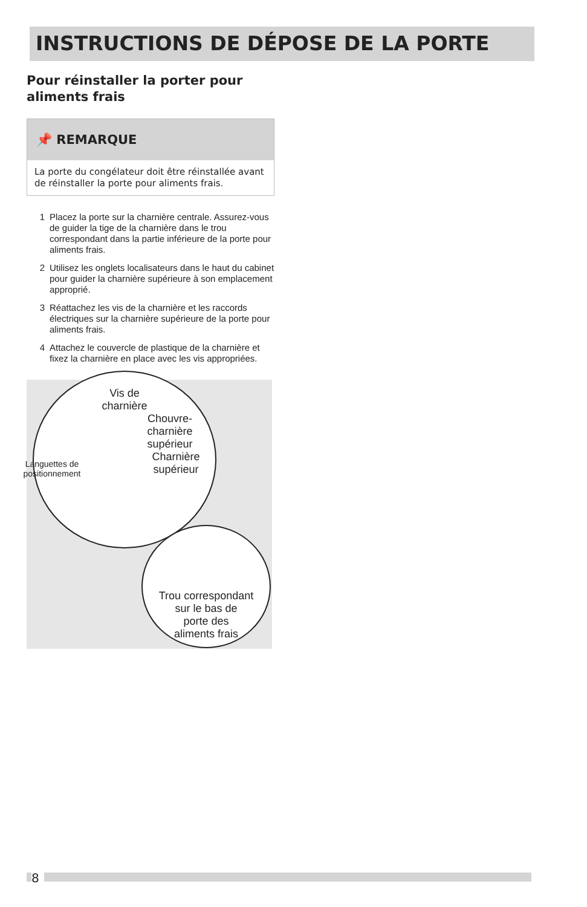INSTRUCTIONS DE DÉPOSE DE LA PORTE
Pour réinstaller la porter pour aliments frais
📌 REMARQUE
La porte du congélateur doit être réinstallée avant de réinstaller la porte pour aliments frais.
1 Placez la porte sur la charnière centrale. Assurez-vous de guider la tige de la charnière dans le trou correspondant dans la partie inférieure de la porte pour aliments frais.
2 Utilisez les onglets localisateurs dans le haut du cabinet pour guider la charnière supérieure à son emplacement approprié.
3 Réattachez les vis de la charnière et les raccords électriques sur la charnière supérieure de la porte pour aliments frais.
4 Attachez le couvercle de plastique de la charnière et fixez la charnière en place avec les vis appropriées.
Vis de
charnière
Chouvre-
charnière
supérieur
Charnière
supérieur
Languettes de positionnement
Trou correspondant
sur le bas de
porte des
aliments frais
8